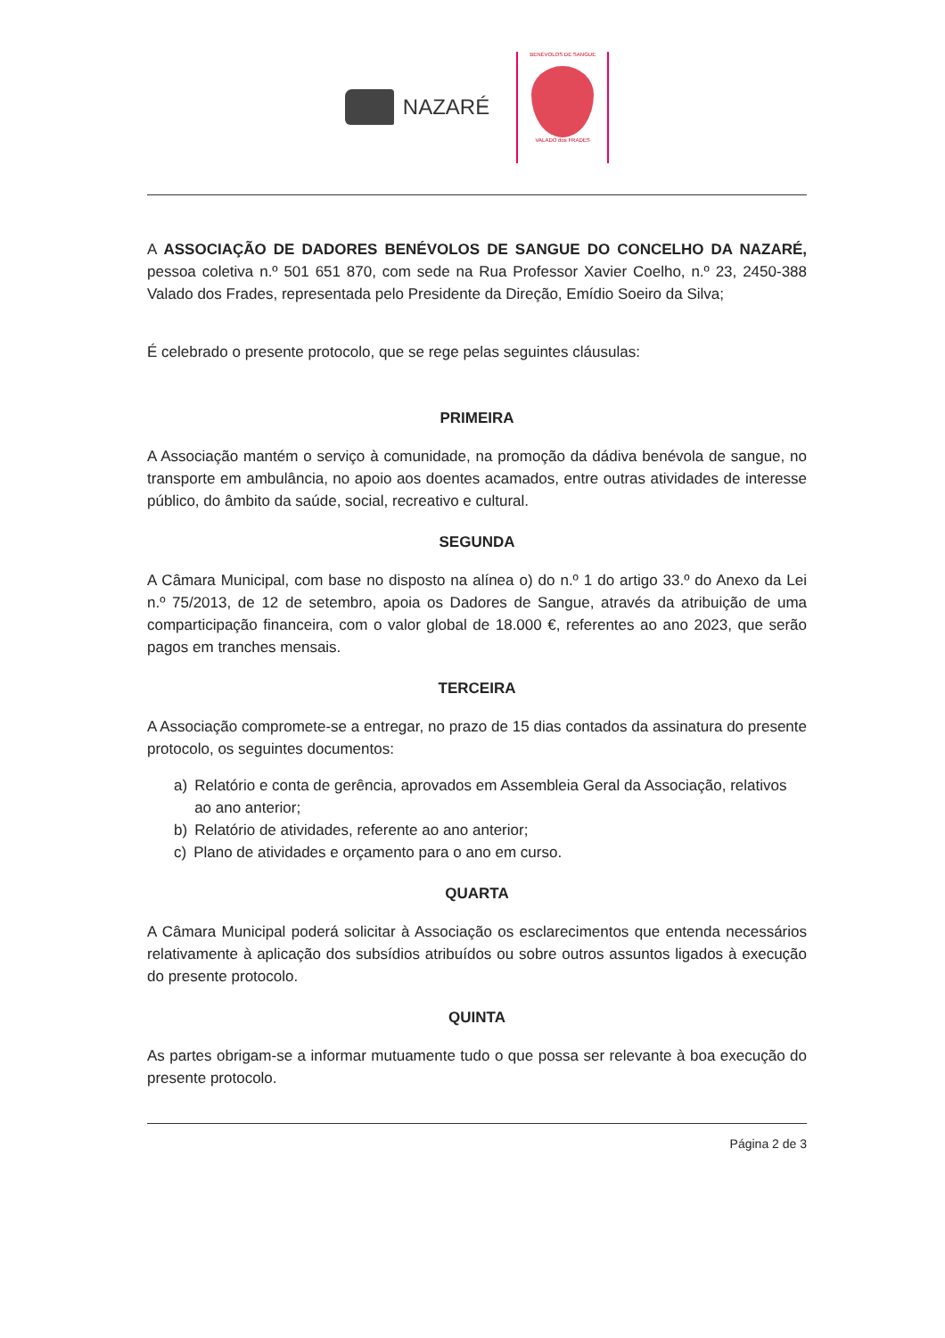NAZARÉ
BENÉVOLOS DE SANGUE
VALADO dos FRADES
A ASSOCIAÇÃO DE DADORES BENÉVOLOS DE SANGUE DO CONCELHO DA NAZARÉ, pessoa coletiva n.º 501 651 870, com sede na Rua Professor Xavier Coelho, n.º 23, 2450-388 Valado dos Frades, representada pelo Presidente da Direção, Emídio Soeiro da Silva;
É celebrado o presente protocolo, que se rege pelas seguintes cláusulas:
PRIMEIRA
A Associação mantém o serviço à comunidade, na promoção da dádiva benévola de sangue, no transporte em ambulância, no apoio aos doentes acamados, entre outras atividades de interesse público, do âmbito da saúde, social, recreativo e cultural.
SEGUNDA
A Câmara Municipal, com base no disposto na alínea o) do n.º 1 do artigo 33.º do Anexo da Lei n.º 75/2013, de 12 de setembro, apoia os Dadores de Sangue, através da atribuição de uma comparticipação financeira, com o valor global de 18.000 €, referentes ao ano 2023, que serão pagos em tranches mensais.
TERCEIRA
A Associação compromete-se a entregar, no prazo de 15 dias contados da assinatura do presente protocolo, os seguintes documentos:
a) Relatório e conta de gerência, aprovados em Assembleia Geral da Associação, relativos ao ano anterior;
b) Relatório de atividades, referente ao ano anterior;
c) Plano de atividades e orçamento para o ano em curso.
QUARTA
A Câmara Municipal poderá solicitar à Associação os esclarecimentos que entenda necessários relativamente à aplicação dos subsídios atribuídos ou sobre outros assuntos ligados à execução do presente protocolo.
QUINTA
As partes obrigam-se a informar mutuamente tudo o que possa ser relevante à boa execução do presente protocolo.
Página 2 de 3